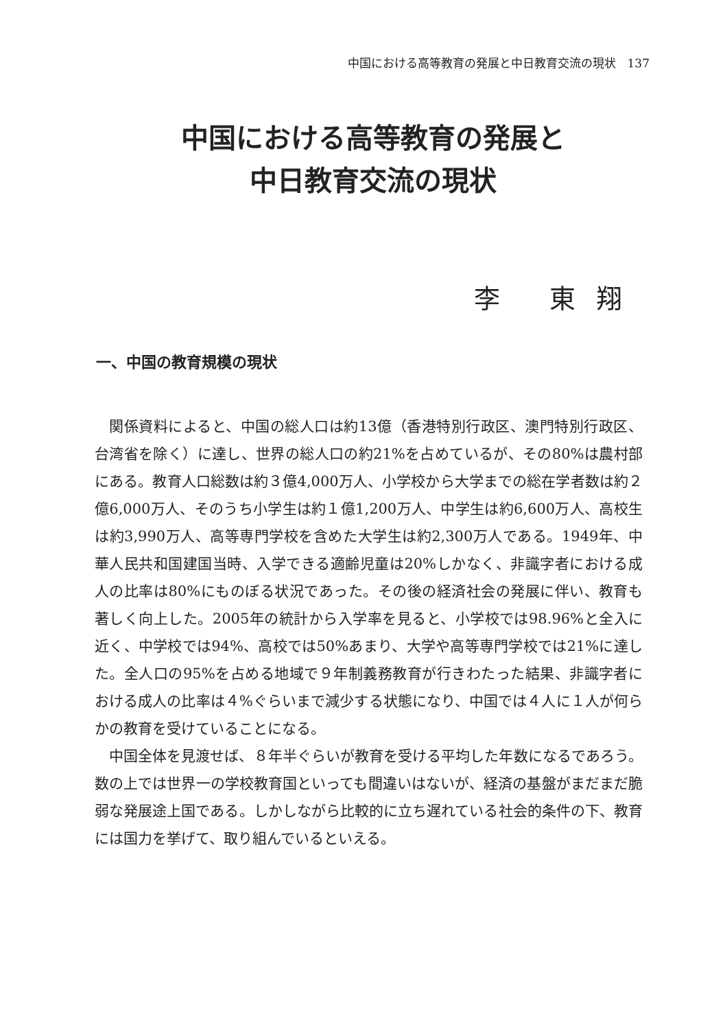中国における高等教育の発展と中日教育交流の現状　137
中国における高等教育の発展と
中日教育交流の現状
李 東翔
一、中国の教育規模の現状
関係資料によると、中国の総人口は約13億（香港特別行政区、澳門特別行政区、台湾省を除く）に達し、世界の総人口の約21%を占めているが、その80%は農村部にある。教育人口総数は約３億4,000万人、小学校から大学までの総在学者数は約２億6,000万人、そのうち小学生は約１億1,200万人、中学生は約6,600万人、高校生は約3,990万人、高等専門学校を含めた大学生は約2,300万人である。1949年、中華人民共和国建国当時、入学できる適齢児童は20%しかなく、非識字者における成人の比率は80%にものぼる状況であった。その後の経済社会の発展に伴い、教育も著しく向上した。2005年の統計から入学率を見ると、小学校では98.96%と全入に近く、中学校では94%、高校では50%あまり、大学や高等専門学校では21%に達した。全人口の95%を占める地域で９年制義務教育が行きわたった結果、非識字者における成人の比率は４%ぐらいまで減少する状態になり、中国では４人に１人が何らかの教育を受けていることになる。
中国全体を見渡せば、８年半ぐらいが教育を受ける平均した年数になるであろう。数の上では世界一の学校教育国といっても間違いはないが、経済の基盤がまだまだ脆弱な発展途上国である。しかしながら比較的に立ち遅れている社会的条件の下、教育には国力を挙げて、取り組んでいるといえる。